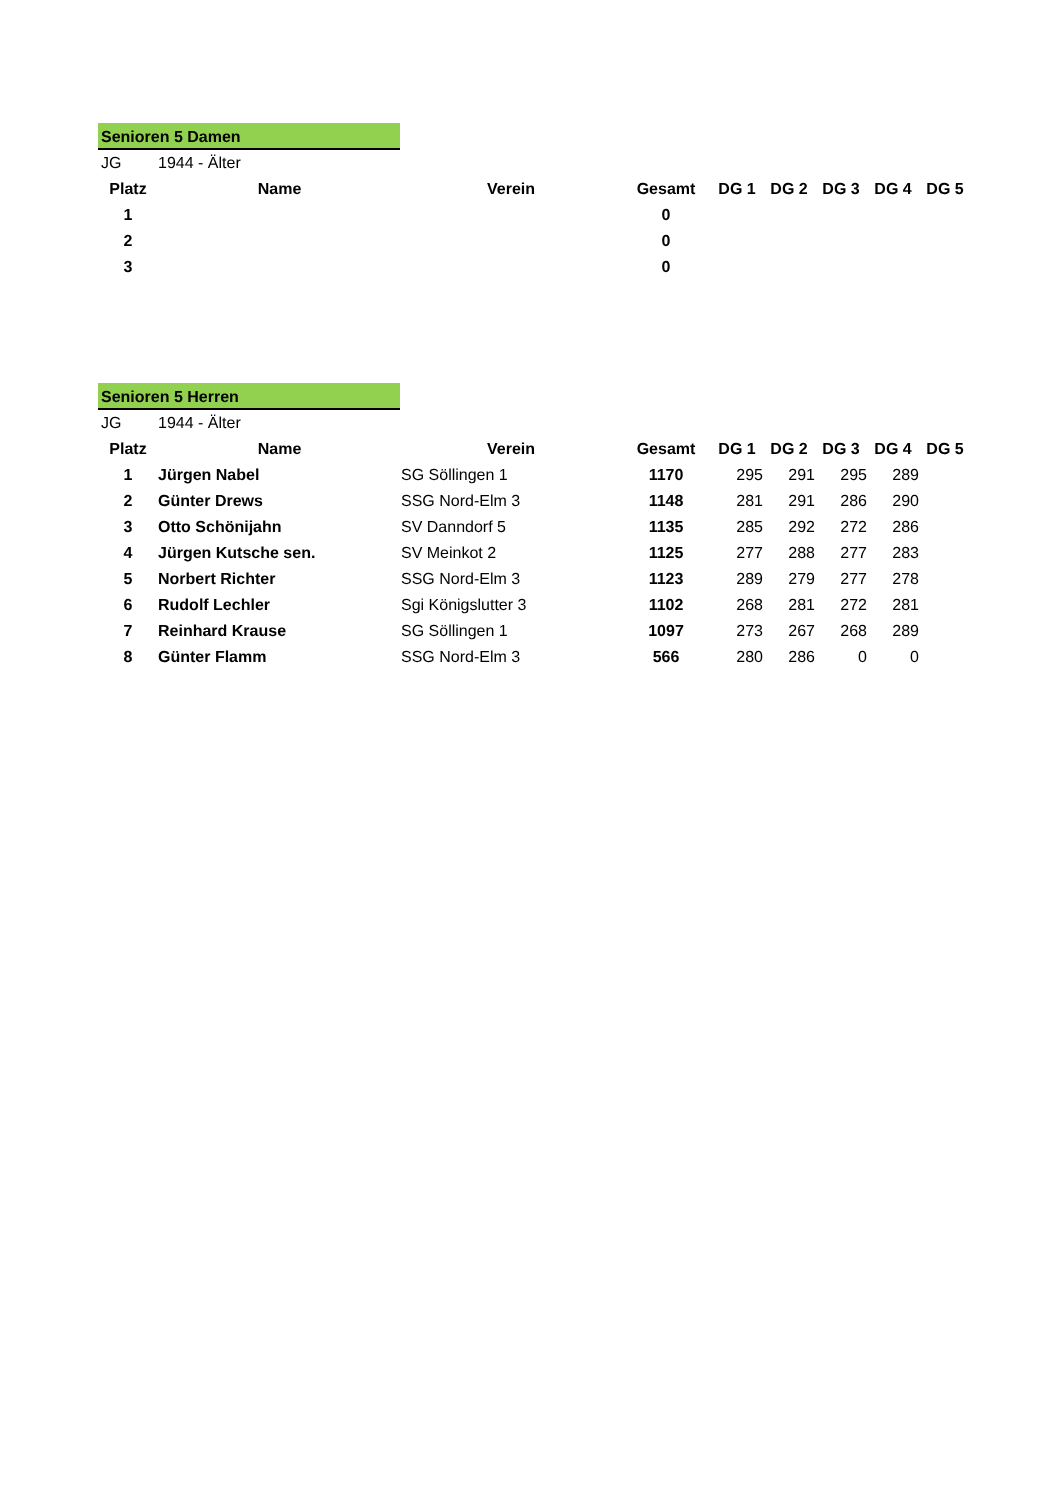Senioren 5 Damen
| JG | 1944 - Älter | | | | | | | |
| Platz | Name | Verein | Gesamt | DG 1 | DG 2 | DG 3 | DG 4 | DG 5 |
| 1 | | | 0 | | | | | |
| 2 | | | 0 | | | | | |
| 3 | | | 0 | | | | | |
Senioren 5 Herren
| JG | 1944 - Älter | | | | | | | |
| Platz | Name | Verein | Gesamt | DG 1 | DG 2 | DG 3 | DG 4 | DG 5 |
| 1 | Jürgen Nabel | SG Söllingen 1 | 1170 | 295 | 291 | 295 | 289 | |
| 2 | Günter Drews | SSG Nord-Elm 3 | 1148 | 281 | 291 | 286 | 290 | |
| 3 | Otto Schönijahn | SV Danndorf 5 | 1135 | 285 | 292 | 272 | 286 | |
| 4 | Jürgen Kutsche sen. | SV Meinkot 2 | 1125 | 277 | 288 | 277 | 283 | |
| 5 | Norbert Richter | SSG Nord-Elm 3 | 1123 | 289 | 279 | 277 | 278 | |
| 6 | Rudolf Lechler | Sgi Königslutter 3 | 1102 | 268 | 281 | 272 | 281 | |
| 7 | Reinhard Krause | SG Söllingen 1 | 1097 | 273 | 267 | 268 | 289 | |
| 8 | Günter Flamm | SSG Nord-Elm 3 | 566 | 280 | 286 | 0 | 0 | |